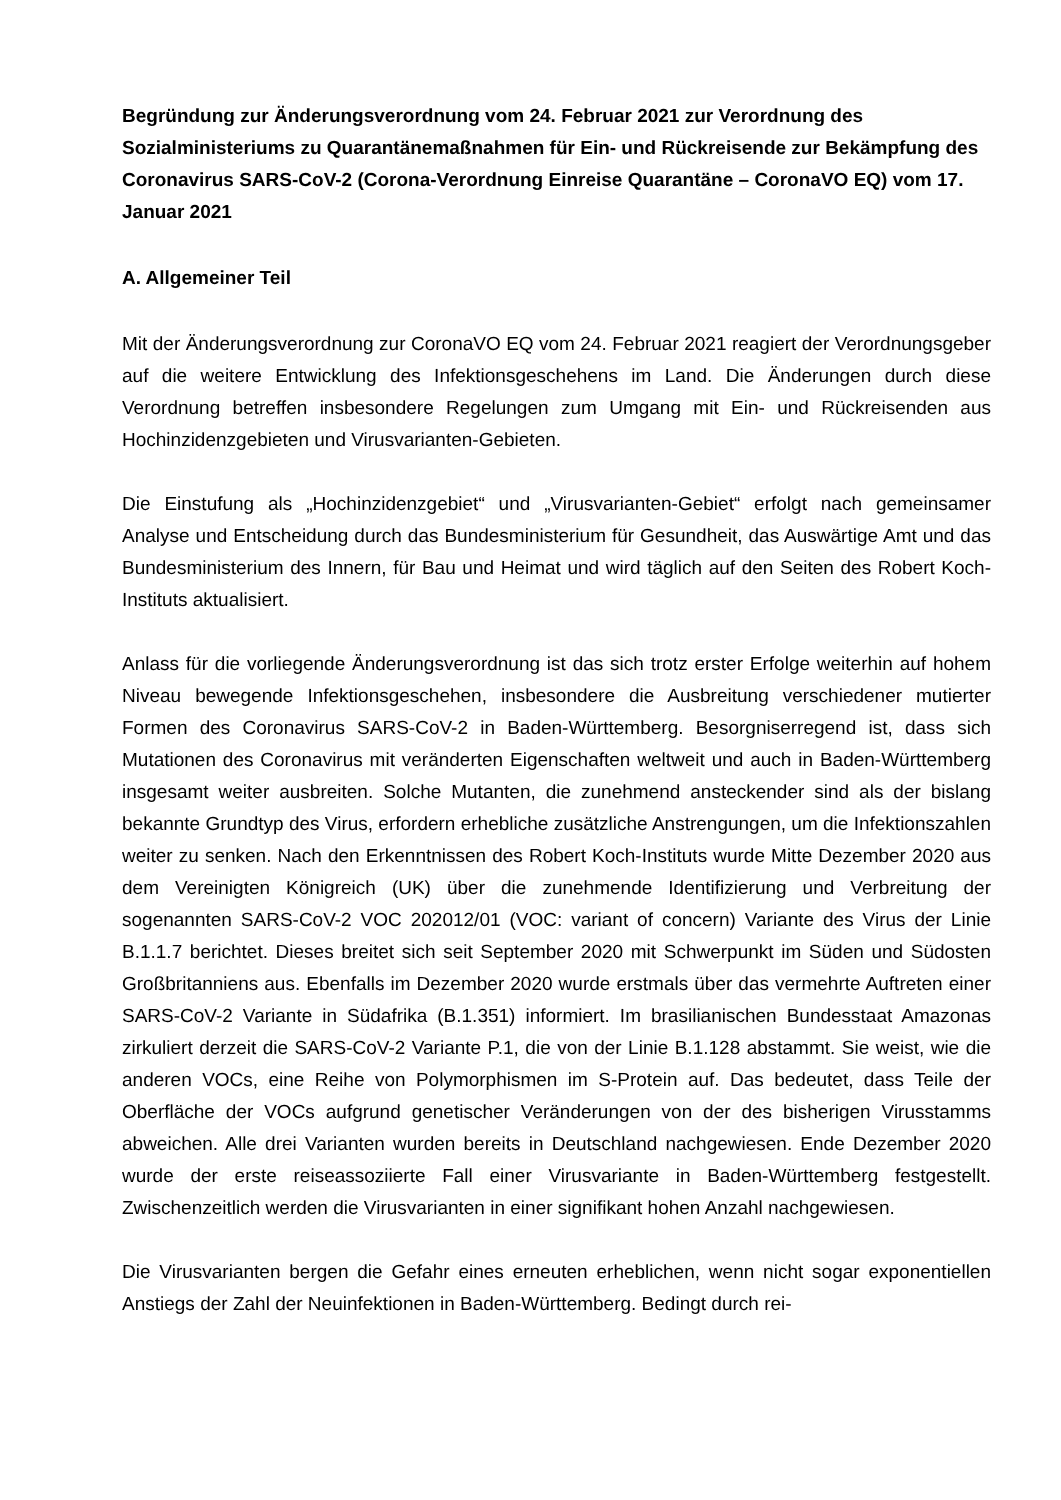Begründung zur Änderungsverordnung vom 24. Februar 2021 zur Verordnung des Sozialministeriums zu Quarantänemaßnahmen für Ein- und Rückreisende zur Bekämpfung des Coronavirus SARS-CoV-2 (Corona-Verordnung Einreise Quarantäne – CoronaVO EQ) vom 17. Januar 2021
A. Allgemeiner Teil
Mit der Änderungsverordnung zur CoronaVO EQ vom 24. Februar 2021 reagiert der Verordnungsgeber auf die weitere Entwicklung des Infektionsgeschehens im Land. Die Änderungen durch diese Verordnung betreffen insbesondere Regelungen zum Umgang mit Ein- und Rückreisenden aus Hochinzidenzgebieten und Virusvarianten-Gebieten.
Die Einstufung als „Hochinzidenzgebiet“ und „Virusvarianten-Gebiet“ erfolgt nach gemeinsamer Analyse und Entscheidung durch das Bundesministerium für Gesundheit, das Auswärtige Amt und das Bundesministerium des Innern, für Bau und Heimat und wird täglich auf den Seiten des Robert Koch-Instituts aktualisiert.
Anlass für die vorliegende Änderungsverordnung ist das sich trotz erster Erfolge weiterhin auf hohem Niveau bewegende Infektionsgeschehen, insbesondere die Ausbreitung verschiedener mutierter Formen des Coronavirus SARS-CoV-2 in Baden-Württemberg. Besorgniserregend ist, dass sich Mutationen des Coronavirus mit veränderten Eigenschaften weltweit und auch in Baden-Württemberg insgesamt weiter ausbreiten. Solche Mutanten, die zunehmend ansteckender sind als der bislang bekannte Grundtyp des Virus, erfordern erhebliche zusätzliche Anstrengungen, um die Infektionszahlen weiter zu senken. Nach den Erkenntnissen des Robert Koch-Instituts wurde Mitte Dezember 2020 aus dem Vereinigten Königreich (UK) über die zunehmende Identifizierung und Verbreitung der sogenannten SARS-CoV-2 VOC 202012/01 (VOC: variant of concern) Variante des Virus der Linie B.1.1.7 berichtet. Dieses breitet sich seit September 2020 mit Schwerpunkt im Süden und Südosten Großbritanniens aus. Ebenfalls im Dezember 2020 wurde erstmals über das vermehrte Auftreten einer SARS-CoV-2 Variante in Südafrika (B.1.351) informiert. Im brasilianischen Bundesstaat Amazonas zirkuliert derzeit die SARS-CoV-2 Variante P.1, die von der Linie B.1.128 abstammt. Sie weist, wie die anderen VOCs, eine Reihe von Polymorphismen im S-Protein auf. Das bedeutet, dass Teile der Oberfläche der VOCs aufgrund genetischer Veränderungen von der des bisherigen Virusstamms abweichen. Alle drei Varianten wurden bereits in Deutschland nachgewiesen. Ende Dezember 2020 wurde der erste reiseassoziierte Fall einer Virusvariante in Baden-Württemberg festgestellt. Zwischenzeitlich werden die Virusvarianten in einer signifikant hohen Anzahl nachgewiesen.
Die Virusvarianten bergen die Gefahr eines erneuten erheblichen, wenn nicht sogar exponentiellen Anstiegs der Zahl der Neuinfektionen in Baden-Württemberg. Bedingt durch rei-